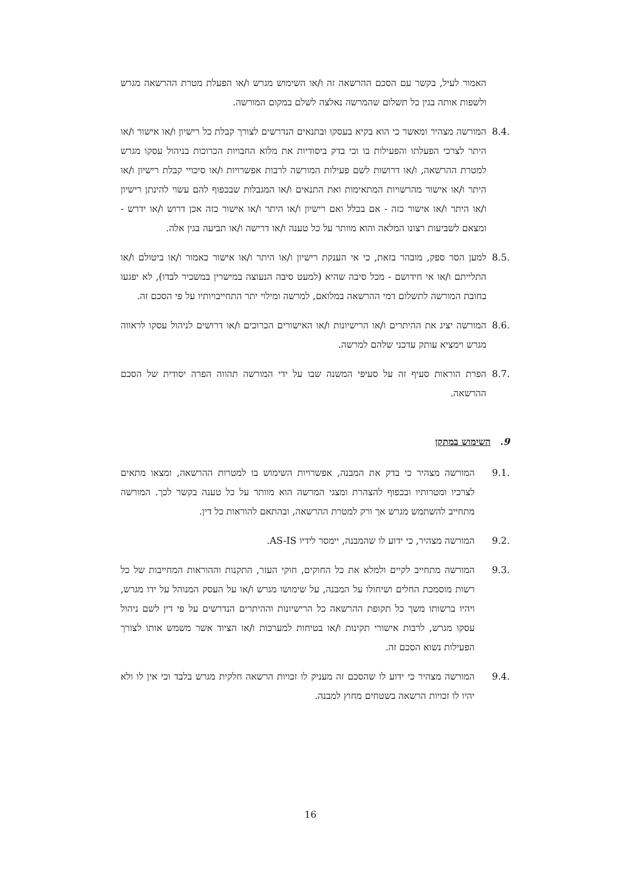האמור לעיל, בקשר עם הסכם ההרשאה זה ו/או השימוש מגרש ו/או הפעלת מטרת ההרשאה מגרש ולשפות אותה בגין כל תשלום שהמרשה נאלצה לשלם במקום המורשה.
8.4. המורשה מצהיר ומאשר כי הוא בקיא בעסקו ובתנאים הנדרשים לצורך קבלת כל רישיון ו/או אישור ו/או היתר לצרכי הפעלתו והפעילות בו וכי בדק ביסודיות את מלוא החבויות הכרוכות בניהול עסקו מגרש למטרת ההרשאה, ו/או דרושות לשם פעילות המורשה לרבות אפשרויות ו/או סיכויי קבלת רישיון ו/או היתר ו/או אישור מהרשויות המתאימות ואת התנאים ו/או המגבלות שבכפוף להם עשוי להינתן רישיון ו/או היתר ו/או אישור כזה - אם בכלל ואם רישיון ו/או היתר ו/או אישור כזה אכן דרוש ו/או ידרש -ומצאם לשביעות רצונו המלאה והוא מוותר על כל טענה ו/או דרישה ו/או תביעה בגין אלה.
8.5. למען הסר ספק, מובהר בזאת, כי אי הענקת רישיון ו/או היתר ו/או אישור כאמור ו/או ביטולם ו/או התלייתם ו/או אי חידושם - מכל סיבה שהיא (למעט סיבה הנעוצה במישרין במשכיר לבדו), לא יפגעו בחובת המורשה לתשלום דמי ההרשאה במלואם, למרשה ומילוי יתר התחייבויותיו על פי הסכם זה.
8.6. המורשה יציג את ההיתרים ו/או הרישיונות ו/או האישורים הכרוכים ו/או דרושים לניהול עסקו לראווה מגרש וימציא עותק עדכני שלהם למרשה.
8.7. הפרת הוראות סעיף זה על סעיפי המשנה שבו על ידי המורשה תהווה הפרה יסודית של הסכם ההרשאה.
9. השימוש במתקן
9.1. המורשה מצהיר כי בדק את המבנה, אפשרויות השימוש בו למטרות ההרשאה, ומצאו מתאים לצרכיו ומטרותיו ובכפוף להצהרת ומצגי המרשה הוא מוותר על כל טענה בקשר לכך. המורשה מתחייב להשתמש מגרש אך ורק למטרת ההרשאה, ובהתאם להוראות כל דין.
9.2. המורשה מצהיר, כי ידוע לו שהמבנה, יימסר לידיו AS-IS.
9.3. המורשה מתחייב לקיים ולמלא את כל החוקים, חוקי העזר, התקנות וההוראות המחייבות של כל רשות מוסמכת החלים ושיחולו על המבנה, על שימושו מגרש ו/או על העסק המנוהל על ידו מגרש, ויהיו ברשותו משך כל תקופת ההרשאה כל הרישיונות וההיתרים הנדרשים על פי דין לשם ניהול עסקו מגרש, לרבות אישורי תקינות ו/או בטיחות למערכות ו/או הציוד אשר משמש אותו לצורך הפעילות נשוא הסכם זה.
9.4. המורשה מצהיר כי ידוע לו שהסכם זה מעניק לו זכויות הרשאה חלקית מגרש בלבד וכי אין לו ולא יהיו לו זכויות הרשאה בשטחים מחוץ למבנה.
16